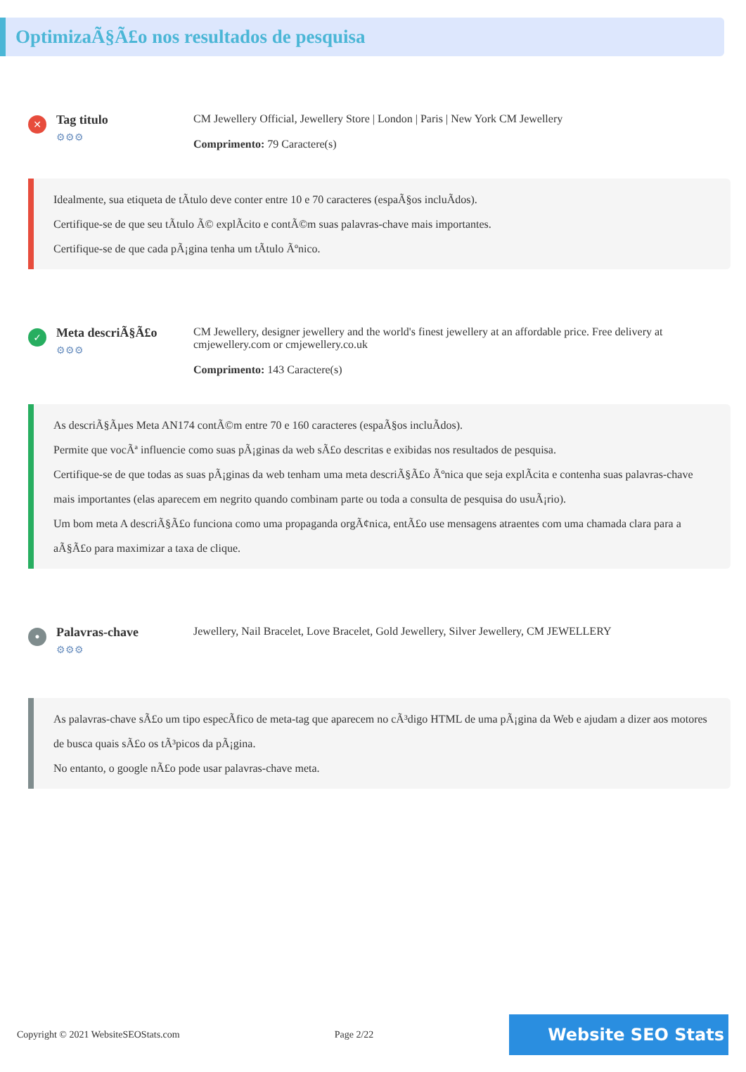OptimizaÃ§Ã£o nos resultados de pesquisa
✕
Tag titulo
⚙⚙⚙
CM Jewellery Official, Jewellery Store | London | Paris | New York CM Jewellery
Comprimento: 79 Caractere(s)
Idealmente, sua etiqueta de tÃtulo deve conter entre 10 e 70 caracteres (espaÃ§os incluÃdos).
Certifique-se de que seu tÃtulo Ã© explÃcito e contÃ©m suas palavras-chave mais importantes.
Certifique-se de que cada pÃ¡gina tenha um tÃtulo Ãºnico.
✓
Meta descriÃ§Ã£o
⚙⚙⚙
CM Jewellery, designer jewellery and the world's finest jewellery at an affordable price. Free delivery at cmjewellery.com or cmjewellery.co.uk
Comprimento: 143 Caractere(s)
As descriÃ§Ãµes Meta AN174 contÃ©m entre 70 e 160 caracteres (espaÃ§os incluÃdos).
Permite que vocÃª influencie como suas pÃ¡ginas da web sÃ£o descritas e exibidas nos resultados de pesquisa.
Certifique-se de que todas as suas pÃ¡ginas da web tenham uma meta descriÃ§Ã£o Ãºnica que seja explÃcita e contenha suas palavras-chave mais importantes (elas aparecem em negrito quando combinam parte ou toda a consulta de pesquisa do usuÃ¡rio).
Um bom meta A descriÃ§Ã£o funciona como uma propaganda orgÃ¢nica, entÃ£o use mensagens atraentes com uma chamada clara para a aÃ§Ã£o para maximizar a taxa de clique.
•
Palavras-chave
⚙⚙⚙
Jewellery, Nail Bracelet, Love Bracelet, Gold Jewellery, Silver Jewellery, CM JEWELLERY
As palavras-chave sÃ£o um tipo especÃfico de meta-tag que aparecem no cÃ³digo HTML de uma pÃ¡gina da Web e ajudam a dizer aos motores de busca quais sÃ£o os tÃ³picos da pÃ¡gina.
No entanto, o google nÃ£o pode usar palavras-chave meta.
Copyright © 2021 WebsiteSEOStats.com Page 2/22
Website SEO Stats